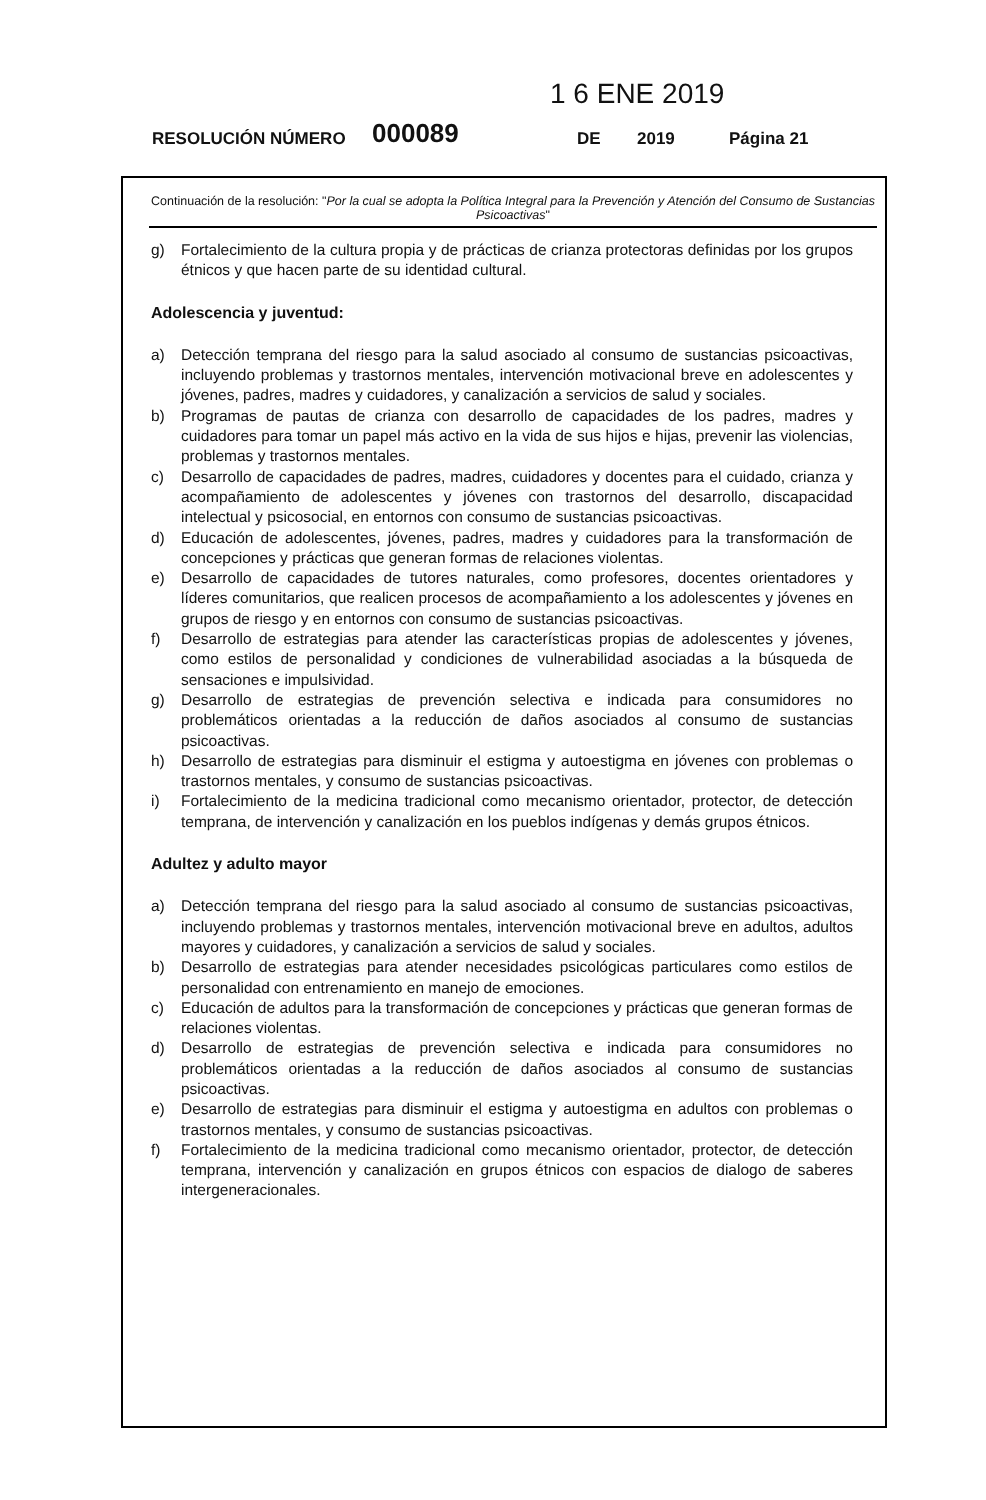1 6 ENE 2019
RESOLUCIÓN NÚMERO 000089 DE 2019 Página 21
Continuación de la resolución: "Por la cual se adopta la Política Integral para la Prevención y Atención del Consumo de Sustancias Psicoactivas"
g) Fortalecimiento de la cultura propia y de prácticas de crianza protectoras definidas por los grupos étnicos y que hacen parte de su identidad cultural.
Adolescencia y juventud:
a) Detección temprana del riesgo para la salud asociado al consumo de sustancias psicoactivas, incluyendo problemas y trastornos mentales, intervención motivacional breve en adolescentes y jóvenes, padres, madres y cuidadores, y canalización a servicios de salud y sociales.
b) Programas de pautas de crianza con desarrollo de capacidades de los padres, madres y cuidadores para tomar un papel más activo en la vida de sus hijos e hijas, prevenir las violencias, problemas y trastornos mentales.
c) Desarrollo de capacidades de padres, madres, cuidadores y docentes para el cuidado, crianza y acompañamiento de adolescentes y jóvenes con trastornos del desarrollo, discapacidad intelectual y psicosocial, en entornos con consumo de sustancias psicoactivas.
d) Educación de adolescentes, jóvenes, padres, madres y cuidadores para la transformación de concepciones y prácticas que generan formas de relaciones violentas.
e) Desarrollo de capacidades de tutores naturales, como profesores, docentes orientadores y líderes comunitarios, que realicen procesos de acompañamiento a los adolescentes y jóvenes en grupos de riesgo y en entornos con consumo de sustancias psicoactivas.
f) Desarrollo de estrategias para atender las características propias de adolescentes y jóvenes, como estilos de personalidad y condiciones de vulnerabilidad asociadas a la búsqueda de sensaciones e impulsividad.
g) Desarrollo de estrategias de prevención selectiva e indicada para consumidores no problemáticos orientadas a la reducción de daños asociados al consumo de sustancias psicoactivas.
h) Desarrollo de estrategias para disminuir el estigma y autoestigma en jóvenes con problemas o trastornos mentales, y consumo de sustancias psicoactivas.
i) Fortalecimiento de la medicina tradicional como mecanismo orientador, protector, de detección temprana, de intervención y canalización en los pueblos indígenas y demás grupos étnicos.
Adultez y adulto mayor
a) Detección temprana del riesgo para la salud asociado al consumo de sustancias psicoactivas, incluyendo problemas y trastornos mentales, intervención motivacional breve en adultos, adultos mayores y cuidadores, y canalización a servicios de salud y sociales.
b) Desarrollo de estrategias para atender necesidades psicológicas particulares como estilos de personalidad con entrenamiento en manejo de emociones.
c) Educación de adultos para la transformación de concepciones y prácticas que generan formas de relaciones violentas.
d) Desarrollo de estrategias de prevención selectiva e indicada para consumidores no problemáticos orientadas a la reducción de daños asociados al consumo de sustancias psicoactivas.
e) Desarrollo de estrategias para disminuir el estigma y autoestigma en adultos con problemas o trastornos mentales, y consumo de sustancias psicoactivas.
f) Fortalecimiento de la medicina tradicional como mecanismo orientador, protector, de detección temprana, intervención y canalización en grupos étnicos con espacios de dialogo de saberes intergeneracionales.